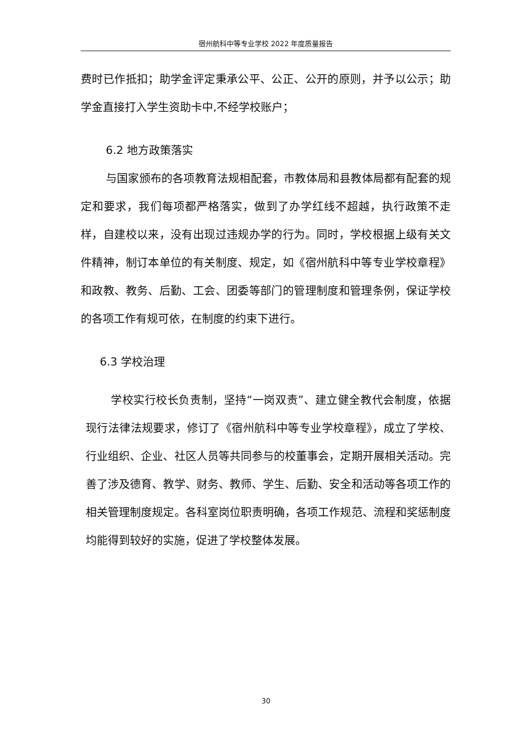宿州航科中等专业学校 2022 年度质量报告
费时已作抵扣；助学金评定秉承公平、公正、公开的原则，并予以公示；助学金直接打入学生资助卡中,不经学校账户；
6.2 地方政策落实
与国家颁布的各项教育法规相配套，市教体局和县教体局都有配套的规定和要求，我们每项都严格落实，做到了办学红线不超越，执行政策不走样，自建校以来，没有出现过违规办学的行为。同时，学校根据上级有关文件精神，制订本单位的有关制度、规定，如《宿州航科中等专业学校章程》和政教、教务、后勤、工会、团委等部门的管理制度和管理条例，保证学校的各项工作有规可依，在制度的约束下进行。
6.3 学校治理
学校实行校长负责制，坚持“一岗双责”、建立健全教代会制度，依据现行法律法规要求，修订了《宿州航科中等专业学校章程》，成立了学校、行业组织、企业、社区人员等共同参与的校董事会，定期开展相关活动。完善了涉及德育、教学、财务、教师、学生、后勤、安全和活动等各项工作的相关管理制度规定。各科室岗位职责明确，各项工作规范、流程和奖惩制度均能得到较好的实施，促进了学校整体发展。
30